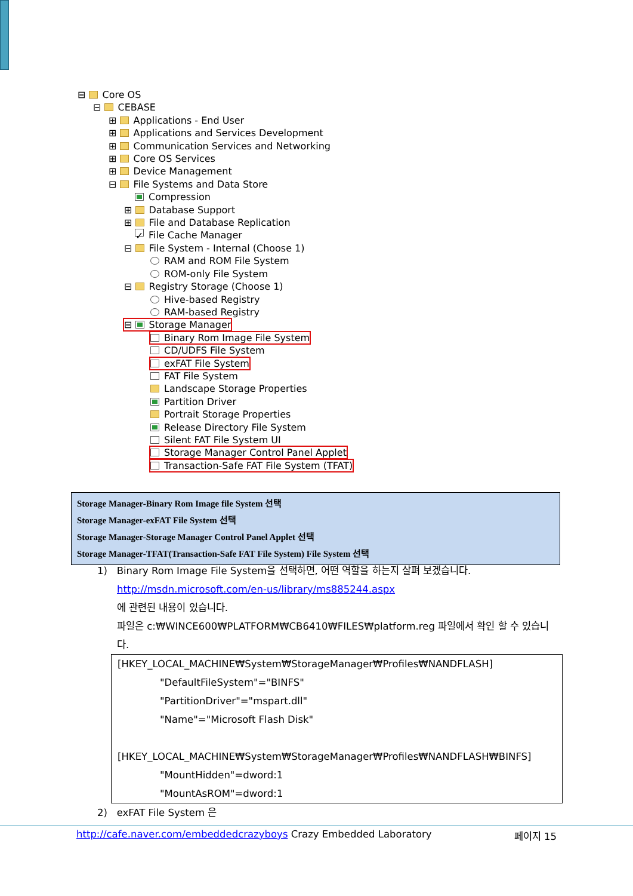⊟ Core OS
⊟ CEBASE
⊞ Applications - End User
⊞ Applications and Services Development
⊞ Communication Services and Networking
⊞ Core OS Services
⊞ Device Management
⊟ File Systems and Data Store
Compression
⊞ Database Support
⊞ File and Database Replication
✓ File Cache Manager
⊟ File System - Internal (Choose 1)
RAM and ROM File System
ROM-only File System
⊟ Registry Storage (Choose 1)
Hive-based Registry
RAM-based Registry
⊟ Storage Manager
Binary Rom Image File System
CD/UDFS File System
exFAT File System
FAT File System
Landscape Storage Properties
Partition Driver
Portrait Storage Properties
Release Directory File System
Silent FAT File System UI
Storage Manager Control Panel Applet
Transaction-Safe FAT File System (TFAT)
Storage Manager-Binary Rom Image file System 선택
Storage Manager-exFAT File System 선택
Storage Manager-Storage Manager Control Panel Applet 선택
Storage Manager-TFAT(Transaction-Safe FAT File System) File System 선택
1) Binary Rom Image File System을 선택하면, 어떤 역할을 하는지 살펴 보겠습니다.
http://msdn.microsoft.com/en-us/library/ms885244.aspx
에 관련된 내용이 있습니다.
파일은 c:₩WINCE600₩PLATFORM₩CB6410₩FILES₩platform.reg 파일에서 확인 할 수 있습니다.
[HKEY_LOCAL_MACHINE₩System₩StorageManager₩Profiles₩NANDFLASH]
"DefaultFileSystem"="BINFS"
"PartitionDriver"="mspart.dll"
"Name"="Microsoft Flash Disk"
[HKEY_LOCAL_MACHINE₩System₩StorageManager₩Profiles₩NANDFLASH₩BINFS]
"MountHidden"=dword:1
"MountAsROM"=dword:1
2) exFAT File System 은
http://cafe.naver.com/embeddedcrazyboys Crazy Embedded Laboratory 페이지 15